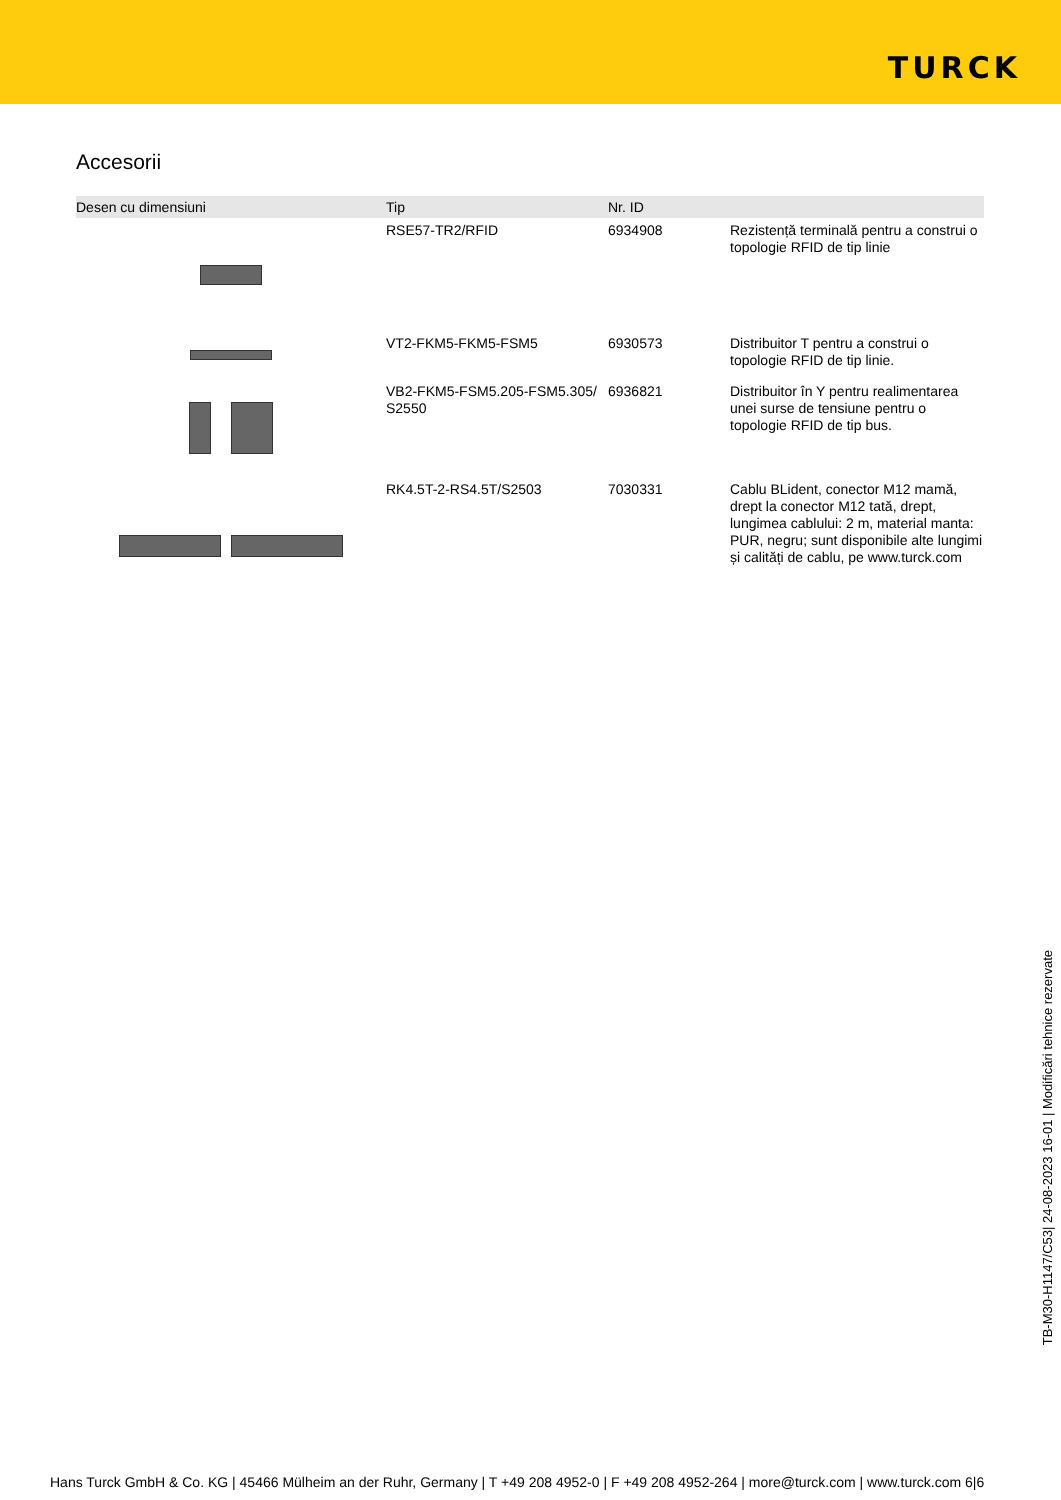TURCK
Accesorii
| Desen cu dimensiuni | Tip | Nr. ID | |
| --- | --- | --- | --- |
| | RSE57-TR2/RFID | 6934908 | Rezistență terminală pentru a construi o topologie RFID de tip linie |
| | VT2-FKM5-FKM5-FSM5 | 6930573 | Distribuitor T pentru a construi o topologie RFID de tip linie. |
| | VB2-FKM5-FSM5.205-FSM5.305/ S2550 | 6936821 | Distribuitor în Y pentru realimentarea unei surse de tensiune pentru o topologie RFID de tip bus. |
| | RK4.5T-2-RS4.5T/S2503 | 7030331 | Cablu BLident, conector M12 mamă, drept la conector M12 tată, drept, lungimea cablului: 2 m, material manta: PUR, negru; sunt disponibile alte lungimi și calități de cablu, pe www.turck.com |
TB-M30-H1147/C53| 24-08-2023 16-01 | Modificări tehnice rezervate
Hans Turck GmbH & Co. KG | 45466 Mülheim an der Ruhr, Germany | T +49 208 4952-0 | F +49 208 4952-264 | more@turck.com | www.turck.com 6|6